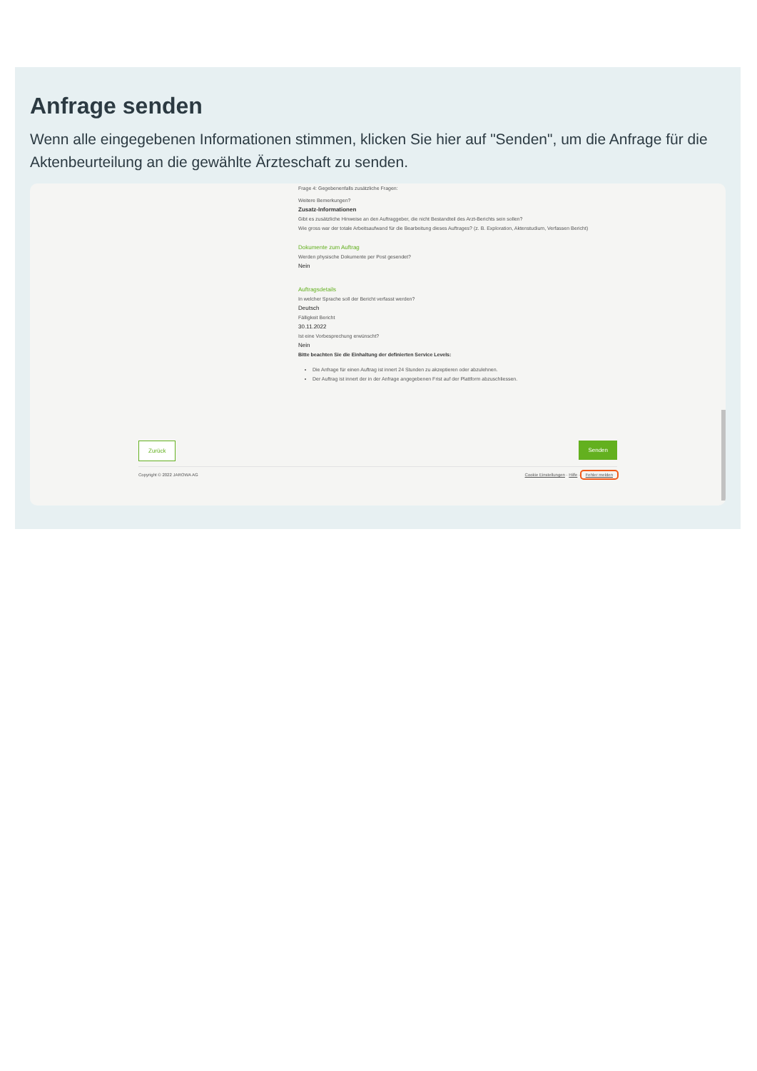Anfrage senden
Wenn alle eingegebenen Informationen stimmen, klicken Sie hier auf "Senden", um die Anfrage für die Aktenbeurteilung an die gewählte Ärzteschaft zu senden.
Frage 4: Gegebenenfalls zusätzliche Fragen:
Weitere Bemerkungen?
Zusatz-Informationen
Gibt es zusätzliche Hinweise an den Auftraggeber, die nicht Bestandteil des Arzt-Berichts sein sollen?
Wie gross war der totale Arbeitsaufwand für die Bearbeitung dieses Auftrages? (z. B. Exploration, Aktenstudium, Verfassen Bericht)
Dokumente zum Auftrag
Werden physische Dokumente per Post gesendet?
Nein
Auftragsdetails
In welcher Sprache soll der Bericht verfasst werden?
Deutsch
Fälligkeit Bericht
30.11.2022
Ist eine Vorbesprechung erwünscht?
Nein
Bitte beachten Sie die Einhaltung der definierten Service Levels:
Die Anfrage für einen Auftrag ist innert 24 Stunden zu akzeptieren oder abzulehnen.
Der Auftrag ist innert der in der Anfrage angegebenen Frist auf der Plattform abzuschliessen.
Zurück Senden
Copyright © 2022 JAROWA AG Cookie Einstellungen · Hilfe · Fehler melden